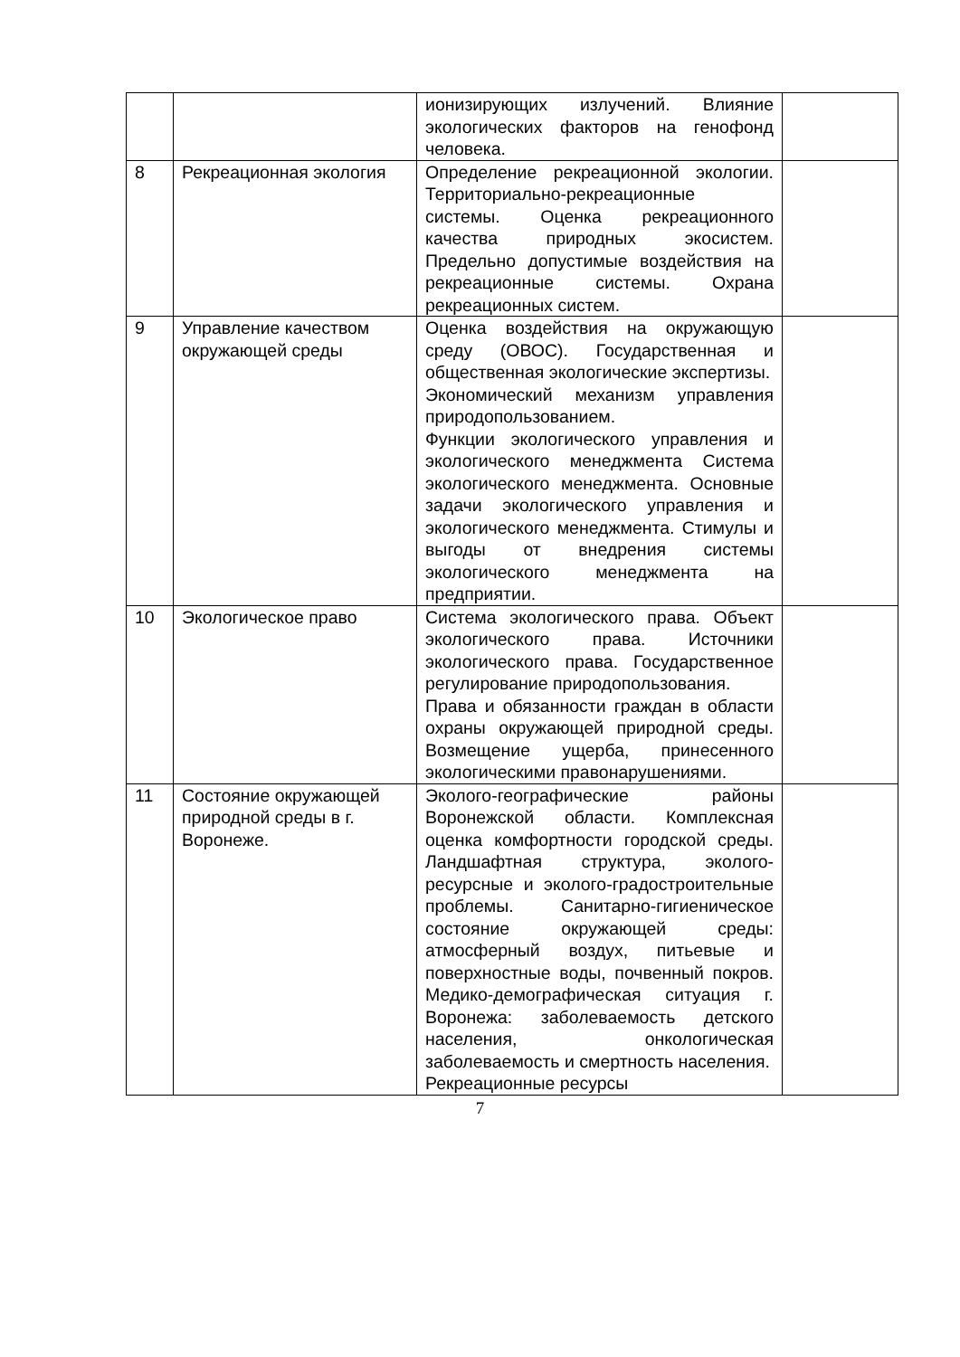| | | ионизирующих излучений. Влияние экологических факторов на генофонд человека. | |
| 8 | Рекреационная экология | Определение рекреационной экологии. Территориально-рекреационные системы. Оценка рекреационного качества природных экосистем. Предельно допустимые воздействия на рекреационные системы. Охрана рекреационных систем. | |
| 9 | Управление качеством окружающей среды | Оценка воздействия на окружающую среду (ОВОС). Государственная и общественная экологические экспертизы. Экономический механизм управления природопользованием. Функции экологического управления и экологического менеджмента Система экологического менеджмента. Основные задачи экологического управления и экологического менеджмента. Стимулы и выгоды от внедрения системы экологического менеджмента на предприятии. | |
| 10 | Экологическое право | Система экологического права. Объект экологического права. Источники экологического права. Государственное регулирование природопользования. Права и обязанности граждан в области охраны окружающей природной среды. Возмещение ущерба, принесенного экологическими правонарушениями. | |
| 11 | Состояние окружающей природной среды в г. Воронеже. | Эколого-географические районы Воронежской области. Комплексная оценка комфортности городской среды. Ландшафтная структура, эколого-ресурсные и эколого-градостроительные проблемы. Санитарно-гигиеническое состояние окружающей среды: атмосферный воздух, питьевые и поверхностные воды, почвенный покров. Медико-демографическая ситуация г. Воронежа: заболеваемость детского населения, онкологическая заболеваемость и смертность населения. Рекреационные ресурсы | |
7